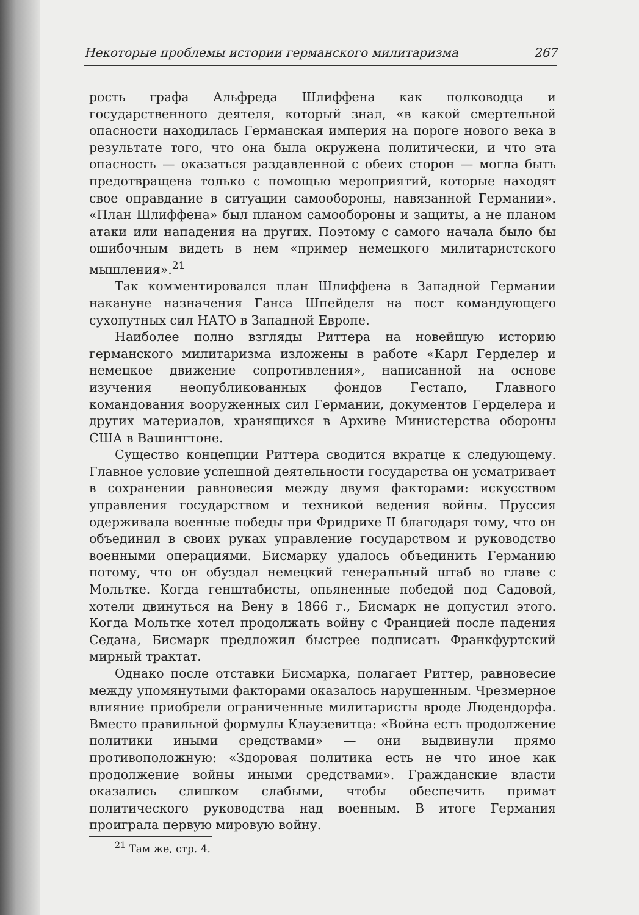Некоторые проблемы истории германского милитаризма 267
рость графа Альфреда Шлиффена как полководца и государственного деятеля, который знал, «в какой смертельной опасности находилась Германская империя на пороге нового века в результате того, что она была окружена политически, и что эта опасность — оказаться раздавленной с обеих сторон — могла быть предотвращена только с помощью мероприятий, которые находят свое оправдание в ситуации самообороны, навязанной Германии». «План Шлиффена» был планом самообороны и защиты, а не планом атаки или нападения на других. Поэтому с самого начала было бы ошибочным видеть в нем «пример немецкого милитаристского мышления».<sup>21</sup>
Так комментировался план Шлиффена в Западной Германии накануне назначения Ганса Шпейделя на пост командующего сухопутных сил НАТО в Западной Европе.
Наиболее полно взгляды Риттера на новейшую историю германского милитаризма изложены в работе «Карл Герделер и немецкое движение сопротивления», написанной на основе изучения неопубликованных фондов Гестапо, Главного командования вооруженных сил Германии, документов Герделера и других материалов, хранящихся в Архиве Министерства обороны США в Вашингтоне.
Существо концепции Риттера сводится вкратце к следующему. Главное условие успешной деятельности государства он усматривает в сохранении равновесия между двумя факторами: искусством управления государством и техникой ведения войны. Пруссия одерживала военные победы при Фридрихе II благодаря тому, что он объединил в своих руках управление государством и руководство военными операциями. Бисмарку удалось объединить Германию потому, что он обуздал немецкий генеральный штаб во главе с Мольтке. Когда генштабисты, опьяненные победой под Садовой, хотели двинуться на Вену в 1866 г., Бисмарк не допустил этого. Когда Мольтке хотел продолжать войну с Францией после падения Седана, Бисмарк предложил быстрее подписать Франкфуртский мирный трактат.
Однако после отставки Бисмарка, полагает Риттер, равновесие между упомянутыми факторами оказалось нарушенным. Чрезмерное влияние приобрели ограниченные милитаристы вроде Людендорфа. Вместо правильной формулы Клаузевитца: «Война есть продолжение политики иными средствами» — они выдвинули прямо противоположную: «Здоровая политика есть не что иное как продолжение войны иными средствами». Гражданские власти оказались слишком слабыми, чтобы обеспечить примат политического руководства над военным. В итоге Германия проиграла первую мировую войну.
<sup>21</sup> Там же, стр. 4.